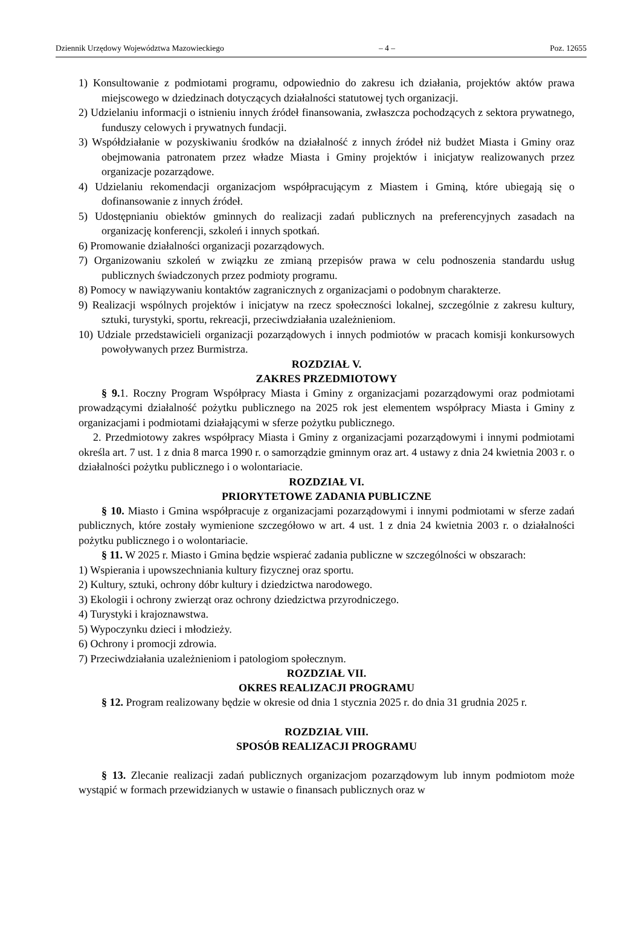Dziennik Urzędowy Województwa Mazowieckiego – 4 – Poz. 12655
1) Konsultowanie z podmiotami programu, odpowiednio do zakresu ich działania, projektów aktów prawa miejscowego w dziedzinach dotyczących działalności statutowej tych organizacji.
2) Udzielaniu informacji o istnieniu innych źródeł finansowania, zwłaszcza pochodzących z sektora prywatnego, funduszy celowych i prywatnych fundacji.
3) Współdziałanie w pozyskiwaniu środków na działalność z innych źródeł niż budżet Miasta i Gminy oraz obejmowania patronatem przez władze Miasta i Gminy projektów i inicjatyw realizowanych przez organizacje pozarządowe.
4) Udzielaniu rekomendacji organizacjom współpracującym z Miastem i Gminą, które ubiegają się o dofinansowanie z innych źródeł.
5) Udostępnianiu obiektów gminnych do realizacji zadań publicznych na preferencyjnych zasadach na organizację konferencji, szkoleń i innych spotkań.
6) Promowanie działalności organizacji pozarządowych.
7) Organizowaniu szkoleń w związku ze zmianą przepisów prawa w celu podnoszenia standardu usług publicznych świadczonych przez podmioty programu.
8) Pomocy w nawiązywaniu kontaktów zagranicznych z organizacjami o podobnym charakterze.
9) Realizacji wspólnych projektów i inicjatyw na rzecz społeczności lokalnej, szczególnie z zakresu kultury, sztuki, turystyki, sportu, rekreacji, przeciwdziałania uzależnieniom.
10) Udziale przedstawicieli organizacji pozarządowych i innych podmiotów w pracach komisji konkursowych powoływanych przez Burmistrza.
ROZDZIAŁ V.
ZAKRES PRZEDMIOTOWY
§ 9. 1. Roczny Program Współpracy Miasta i Gminy z organizacjami pozarządowymi oraz podmiotami prowadzącymi działalność pożytku publicznego na 2025 rok jest elementem współpracy Miasta i Gminy z organizacjami i podmiotami działającymi w sferze pożytku publicznego.
2. Przedmiotowy zakres współpracy Miasta i Gminy z organizacjami pozarządowymi i innymi podmiotami określa art. 7 ust. 1 z dnia 8 marca 1990 r. o samorządzie gminnym oraz art. 4 ustawy z dnia 24 kwietnia 2003 r. o działalności pożytku publicznego i o wolontariacie.
ROZDZIAŁ VI.
PRIORYTETOWE ZADANIA PUBLICZNE
§ 10. Miasto i Gmina współpracuje z organizacjami pozarządowymi i innymi podmiotami w sferze zadań publicznych, które zostały wymienione szczegółowo w art. 4 ust. 1 z dnia 24 kwietnia 2003 r. o działalności pożytku publicznego i o wolontariacie.
§ 11. W 2025 r. Miasto i Gmina będzie wspierać zadania publiczne w szczególności w obszarach:
1) Wspierania i upowszechniania kultury fizycznej oraz sportu.
2) Kultury, sztuki, ochrony dóbr kultury i dziedzictwa narodowego.
3) Ekologii i ochrony zwierząt oraz ochrony dziedzictwa przyrodniczego.
4) Turystyki i krajoznawstwa.
5) Wypoczynku dzieci i młodzieży.
6) Ochrony i promocji zdrowia.
7) Przeciwdziałania uzależnieniom i patologiom społecznym.
ROZDZIAŁ VII.
OKRES REALIZACJI PROGRAMU
§ 12. Program realizowany będzie w okresie od dnia 1 stycznia 2025 r. do dnia 31 grudnia 2025 r.
ROZDZIAŁ VIII.
SPOSÓB REALIZACJI PROGRAMU
§ 13. Zlecanie realizacji zadań publicznych organizacjom pozarządowym lub innym podmiotom może wystąpić w formach przewidzianych w ustawie o finansach publicznych oraz w